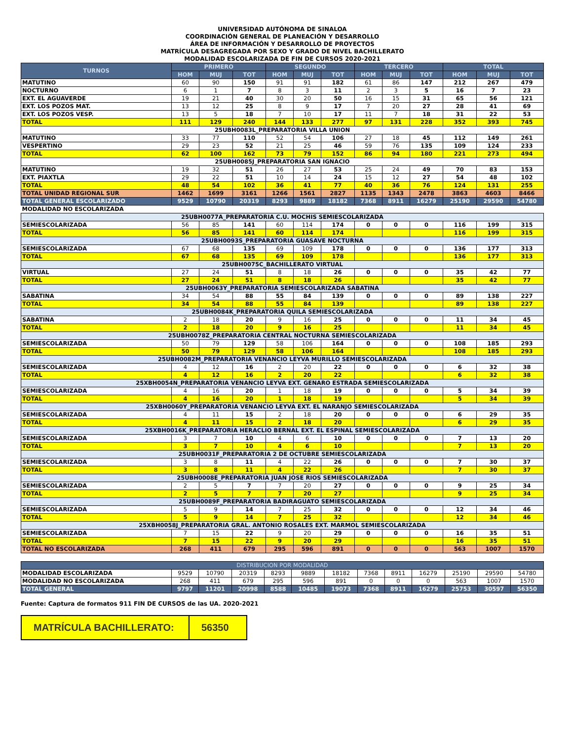UNIVERSIDAD AUTÓNOMA DE SINALOA
COORDINACIÓN GENERAL DE PLANEACIÓN Y DESARROLLO
ÁREA DE INFORMACIÓN Y DESARROLLO DE PROYECTOS
MATRÍCULA DESAGREGADA POR SEXO Y GRADO DE NIVEL BACHILLERATO
MODALIDAD ESCOLARIZADA DE FIN DE CURSOS 2020-2021
| TURNOS | PRIMERO | | | SEGUNDO | | | TERCERO | | | TOTAL | | |
| --- | --- | --- | --- | --- | --- | --- | --- | --- | --- | --- | --- | --- |
| | HOM | MUJ | TOT | HOM | MUJ | TOT | HOM | MUJ | TOT | HOM | MUJ | TOT |
| MATUTINO | 60 | 90 | 150 | 91 | 91 | 182 | 61 | 86 | 147 | 212 | 267 | 479 |
| NOCTURNO | 6 | 1 | 7 | 8 | 3 | 11 | 2 | 3 | 5 | 16 | 7 | 23 |
| EXT. EL AGUAVERDE | 19 | 21 | 40 | 30 | 20 | 50 | 16 | 15 | 31 | 65 | 56 | 121 |
| EXT. LOS POZOS MAT. | 13 | 12 | 25 | 8 | 9 | 17 | 7 | 20 | 27 | 28 | 41 | 69 |
| EXT. LOS POZOS VESP. | 13 | 5 | 18 | 7 | 10 | 17 | 11 | 7 | 18 | 31 | 22 | 53 |
| TOTAL | 111 | 129 | 240 | 144 | 133 | 277 | 97 | 131 | 228 | 352 | 393 | 745 |
| 25UBH0083L_PREPARATORIA VILLA UNION | | | | | | | | | | | | |
| MATUTINO | 33 | 77 | 110 | 52 | 54 | 106 | 27 | 18 | 45 | 112 | 149 | 261 |
| VESPERTINO | 29 | 23 | 52 | 21 | 25 | 46 | 59 | 76 | 135 | 109 | 124 | 233 |
| TOTAL | 62 | 100 | 162 | 73 | 79 | 152 | 86 | 94 | 180 | 221 | 273 | 494 |
| 25UBH0085J_PREPARATORIA SAN IGNACIO | | | | | | | | | | | | |
| MATUTINO | 19 | 32 | 51 | 26 | 27 | 53 | 25 | 24 | 49 | 70 | 83 | 153 |
| EXT. PIAXTLA | 29 | 22 | 51 | 10 | 14 | 24 | 15 | 12 | 27 | 54 | 48 | 102 |
| TOTAL | 48 | 54 | 102 | 36 | 41 | 77 | 40 | 36 | 76 | 124 | 131 | 255 |
| TOTAL UNIDAD REGIONAL SUR | 1462 | 1699 | 3161 | 1266 | 1561 | 2827 | 1135 | 1343 | 2478 | 3863 | 4603 | 8466 |
| TOTAL GENERAL ESCOLARIZADO | 9529 | 10790 | 20319 | 8293 | 9889 | 18182 | 7368 | 8911 | 16279 | 25190 | 29590 | 54780 |
| MODALIDAD NO ESCOLARIZADA | | | | | | | | | | | | |
| 25UBH0077A_PREPARATORIA C.U. MOCHIS SEMIESCOLARIZADA | | | | | | | | | | | | |
| SEMIESCOLARIZADA | 56 | 85 | 141 | 60 | 114 | 174 | 0 | 0 | 0 | 116 | 199 | 315 |
| TOTAL | 56 | 85 | 141 | 60 | 114 | 174 | | | | 116 | 199 | 315 |
| 25UBH0093S_PREPARATORIA GUASAVE NOCTURNA | | | | | | | | | | | | |
| SEMIESCOLARIZADA | 67 | 68 | 135 | 69 | 109 | 178 | 0 | 0 | 0 | 136 | 177 | 313 |
| TOTAL | 67 | 68 | 135 | 69 | 109 | 178 | | | | 136 | 177 | 313 |
| 25UBH0075C_BACHILLERATO VIRTUAL | | | | | | | | | | | | |
| VIRTUAL | 27 | 24 | 51 | 8 | 18 | 26 | 0 | 0 | 0 | 35 | 42 | 77 |
| TOTAL | 27 | 24 | 51 | 8 | 18 | 26 | | | | 35 | 42 | 77 |
| 25UBH0063Y_PREPARATORIA SEMIESCOLARIZADA SABATINA | | | | | | | | | | | | |
| SABATINA | 34 | 54 | 88 | 55 | 84 | 139 | 0 | 0 | 0 | 89 | 138 | 227 |
| TOTAL | 34 | 54 | 88 | 55 | 84 | 139 | | | | 89 | 138 | 227 |
| 25UBH0084K_PREPARATORIA QUILA SEMIESCOLARIZADA | | | | | | | | | | | | |
| SABATINA | 2 | 18 | 20 | 9 | 16 | 25 | 0 | 0 | 0 | 11 | 34 | 45 |
| TOTAL | 2 | 18 | 20 | 9 | 16 | 25 | | | | 11 | 34 | 45 |
| 25UBH0078Z_PREPARATORIA CENTRAL NOCTURNA SEMIESCOLARIZADA | | | | | | | | | | | | |
| SEMIESCOLARIZADA | 50 | 79 | 129 | 58 | 106 | 164 | 0 | 0 | 0 | 108 | 185 | 293 |
| TOTAL | 50 | 79 | 129 | 58 | 106 | 164 | | | | 108 | 185 | 293 |
| 25UBH0082M_PREPARATORIA VENANCIO LEYVA MURILLO SEMIESCOLARIZADA | | | | | | | | | | | | |
| SEMIESCOLARIZADA | 4 | 12 | 16 | 2 | 20 | 22 | 0 | 0 | 0 | 6 | 32 | 38 |
| TOTAL | 4 | 12 | 16 | 2 | 20 | 22 | | | | 6 | 32 | 38 |
| 25XBH0054N_PREPARATORIA VENANCIO LEYVA EXT. GENARO ESTRADA SEMIESCOLARIZADA | | | | | | | | | | | | |
| SEMIESCOLARIZADA | 4 | 16 | 20 | 1 | 18 | 19 | 0 | 0 | 0 | 5 | 34 | 39 |
| TOTAL | 4 | 16 | 20 | 1 | 18 | 19 | | | | 5 | 34 | 39 |
| 25XBH0060Y_PREPARATORIA VENANCIO LEYVA EXT. EL NARANJO SEMIESCOLARIZADA | | | | | | | | | | | | |
| SEMIESCOLARIZADA | 4 | 11 | 15 | 2 | 18 | 20 | 0 | 0 | 0 | 6 | 29 | 35 |
| TOTAL | 4 | 11 | 15 | 2 | 18 | 20 | | | | 6 | 29 | 35 |
| 25XBH0016K_PREPARATORIA HERACLIO BERNAL EXT. EL ESPINAL SEMIESCOLARIZADA | | | | | | | | | | | | |
| SEMIESCOLARIZADA | 3 | 7 | 10 | 4 | 6 | 10 | 0 | 0 | 0 | 7 | 13 | 20 |
| TOTAL | 3 | 7 | 10 | 4 | 6 | 10 | | | | 7 | 13 | 20 |
| 25UBH0031F_PREPARATORIA 2 DE OCTUBRE SEMIESCOLARIZADA | | | | | | | | | | | | |
| SEMIESCOLARIZADA | 3 | 8 | 11 | 4 | 22 | 26 | 0 | 0 | 0 | 7 | 30 | 37 |
| TOTAL | 3 | 8 | 11 | 4 | 22 | 26 | | | | 7 | 30 | 37 |
| 25UBH0008E_PREPARATORIA JUAN JOSE RIOS SEMIESCOLARIZADA | | | | | | | | | | | | |
| SEMIESCOLARIZADA | 2 | 5 | 7 | 7 | 20 | 27 | 0 | 0 | 0 | 9 | 25 | 34 |
| TOTAL | 2 | 5 | 7 | 7 | 20 | 27 | | | | 9 | 25 | 34 |
| 25UBH0089F_PREPARATORIA BADIRAGUATO SEMIESCOLARIZADA | | | | | | | | | | | | |
| SEMIESCOLARIZADA | 5 | 9 | 14 | 7 | 25 | 32 | 0 | 0 | 0 | 12 | 34 | 46 |
| TOTAL | 5 | 9 | 14 | 7 | 25 | 32 | | | | 12 | 34 | 46 |
| 25XBH0058J_PREPARATORIA GRAL. ANTONIO ROSALES EXT. MARMOL SEMIESCOLARIZADA | | | | | | | | | | | | |
| SEMIESCOLARIZADA | 7 | 15 | 22 | 9 | 20 | 29 | 0 | 0 | 0 | 16 | 35 | 51 |
| TOTAL | 7 | 15 | 22 | 9 | 20 | 29 | | | | 16 | 35 | 51 |
| TOTAL NO ESCOLARIZADA | 268 | 411 | 679 | 295 | 596 | 891 | 0 | 0 | 0 | 563 | 1007 | 1570 |
| DISTRIBUCION POR MODALIDAD | | | | | | | | | | | | |
| --- | --- | --- | --- | --- | --- | --- | --- | --- | --- | --- | --- | --- |
| MODALIDAD ESCOLARIZADA | 9529 | 10790 | 20319 | 8293 | 9889 | 18182 | 7368 | 8911 | 16279 | 25190 | 29590 | 54780 |
| MODALIDAD NO ESCOLARIZADA | 268 | 411 | 679 | 295 | 596 | 891 | 0 | 0 | 0 | 563 | 1007 | 1570 |
| TOTAL GENERAL | 9797 | 11201 | 20998 | 8588 | 10485 | 19073 | 7368 | 8911 | 16279 | 25753 | 30597 | 56350 |
Fuente: Captura de formatos 911 FIN DE CURSOS de las UA. 2020-2021
MATRÍCULA BACHILLERATO: 56350